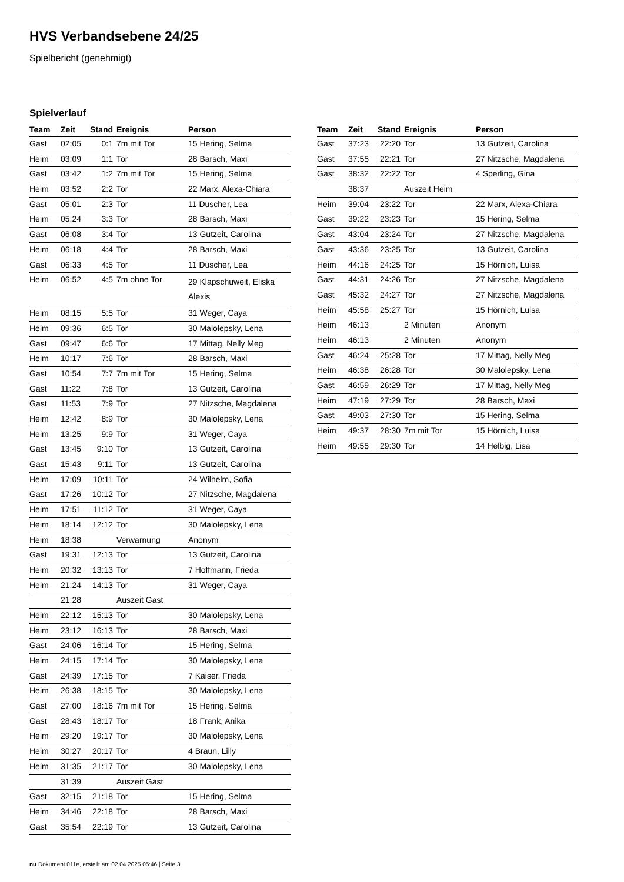HVS Verbandsebene 24/25
Spielbericht (genehmigt)
Spielverlauf
| Team | Zeit | Stand | Ereignis | Person |
| --- | --- | --- | --- | --- |
| Gast | 02:05 | 0:1 | 7m mit Tor | 15 Hering, Selma |
| Heim | 03:09 | 1:1 | Tor | 28 Barsch, Maxi |
| Gast | 03:42 | 1:2 | 7m mit Tor | 15 Hering, Selma |
| Heim | 03:52 | 2:2 | Tor | 22 Marx, Alexa-Chiara |
| Gast | 05:01 | 2:3 | Tor | 11 Duscher, Lea |
| Heim | 05:24 | 3:3 | Tor | 28 Barsch, Maxi |
| Gast | 06:08 | 3:4 | Tor | 13 Gutzeit, Carolina |
| Heim | 06:18 | 4:4 | Tor | 28 Barsch, Maxi |
| Gast | 06:33 | 4:5 | Tor | 11 Duscher, Lea |
| Heim | 06:52 | 4:5 | 7m ohne Tor | 29 Klapschuweit, Eliska Alexis |
| Heim | 08:15 | 5:5 | Tor | 31 Weger, Caya |
| Heim | 09:36 | 6:5 | Tor | 30 Malolepsky, Lena |
| Gast | 09:47 | 6:6 | Tor | 17 Mittag, Nelly Meg |
| Heim | 10:17 | 7:6 | Tor | 28 Barsch, Maxi |
| Gast | 10:54 | 7:7 | 7m mit Tor | 15 Hering, Selma |
| Gast | 11:22 | 7:8 | Tor | 13 Gutzeit, Carolina |
| Gast | 11:53 | 7:9 | Tor | 27 Nitzsche, Magdalena |
| Heim | 12:42 | 8:9 | Tor | 30 Malolepsky, Lena |
| Heim | 13:25 | 9:9 | Tor | 31 Weger, Caya |
| Gast | 13:45 | 9:10 | Tor | 13 Gutzeit, Carolina |
| Gast | 15:43 | 9:11 | Tor | 13 Gutzeit, Carolina |
| Heim | 17:09 | 10:11 | Tor | 24 Wilhelm, Sofia |
| Gast | 17:26 | 10:12 | Tor | 27 Nitzsche, Magdalena |
| Heim | 17:51 | 11:12 | Tor | 31 Weger, Caya |
| Heim | 18:14 | 12:12 | Tor | 30 Malolepsky, Lena |
| Heim | 18:38 | | Verwarnung | Anonym |
| Gast | 19:31 | 12:13 | Tor | 13 Gutzeit, Carolina |
| Heim | 20:32 | 13:13 | Tor | 7 Hoffmann, Frieda |
| Heim | 21:24 | 14:13 | Tor | 31 Weger, Caya |
| | 21:28 | | Auszeit Gast | |
| Heim | 22:12 | 15:13 | Tor | 30 Malolepsky, Lena |
| Heim | 23:12 | 16:13 | Tor | 28 Barsch, Maxi |
| Gast | 24:06 | 16:14 | Tor | 15 Hering, Selma |
| Heim | 24:15 | 17:14 | Tor | 30 Malolepsky, Lena |
| Gast | 24:39 | 17:15 | Tor | 7 Kaiser, Frieda |
| Heim | 26:38 | 18:15 | Tor | 30 Malolepsky, Lena |
| Gast | 27:00 | 18:16 | 7m mit Tor | 15 Hering, Selma |
| Gast | 28:43 | 18:17 | Tor | 18 Frank, Anika |
| Heim | 29:20 | 19:17 | Tor | 30 Malolepsky, Lena |
| Heim | 30:27 | 20:17 | Tor | 4 Braun, Lilly |
| Heim | 31:35 | 21:17 | Tor | 30 Malolepsky, Lena |
| | 31:39 | | Auszeit Gast | |
| Gast | 32:15 | 21:18 | Tor | 15 Hering, Selma |
| Heim | 34:46 | 22:18 | Tor | 28 Barsch, Maxi |
| Gast | 35:54 | 22:19 | Tor | 13 Gutzeit, Carolina |
| Team | Zeit | Stand | Ereignis | Person |
| --- | --- | --- | --- | --- |
| Gast | 37:23 | 22:20 | Tor | 13 Gutzeit, Carolina |
| Gast | 37:55 | 22:21 | Tor | 27 Nitzsche, Magdalena |
| Gast | 38:32 | 22:22 | Tor | 4 Sperling, Gina |
| | 38:37 | | Auszeit Heim | |
| Heim | 39:04 | 23:22 | Tor | 22 Marx, Alexa-Chiara |
| Gast | 39:22 | 23:23 | Tor | 15 Hering, Selma |
| Gast | 43:04 | 23:24 | Tor | 27 Nitzsche, Magdalena |
| Gast | 43:36 | 23:25 | Tor | 13 Gutzeit, Carolina |
| Heim | 44:16 | 24:25 | Tor | 15 Hörnich, Luisa |
| Gast | 44:31 | 24:26 | Tor | 27 Nitzsche, Magdalena |
| Gast | 45:32 | 24:27 | Tor | 27 Nitzsche, Magdalena |
| Heim | 45:58 | 25:27 | Tor | 15 Hörnich, Luisa |
| Heim | 46:13 | | 2 Minuten | Anonym |
| Heim | 46:13 | | 2 Minuten | Anonym |
| Gast | 46:24 | 25:28 | Tor | 17 Mittag, Nelly Meg |
| Heim | 46:38 | 26:28 | Tor | 30 Malolepsky, Lena |
| Gast | 46:59 | 26:29 | Tor | 17 Mittag, Nelly Meg |
| Heim | 47:19 | 27:29 | Tor | 28 Barsch, Maxi |
| Gast | 49:03 | 27:30 | Tor | 15 Hering, Selma |
| Heim | 49:37 | 28:30 | 7m mit Tor | 15 Hörnich, Luisa |
| Heim | 49:55 | 29:30 | Tor | 14 Helbig, Lisa |
nu.Dokument 011e, erstellt am 02.04.2025 05:46 | Seite 3